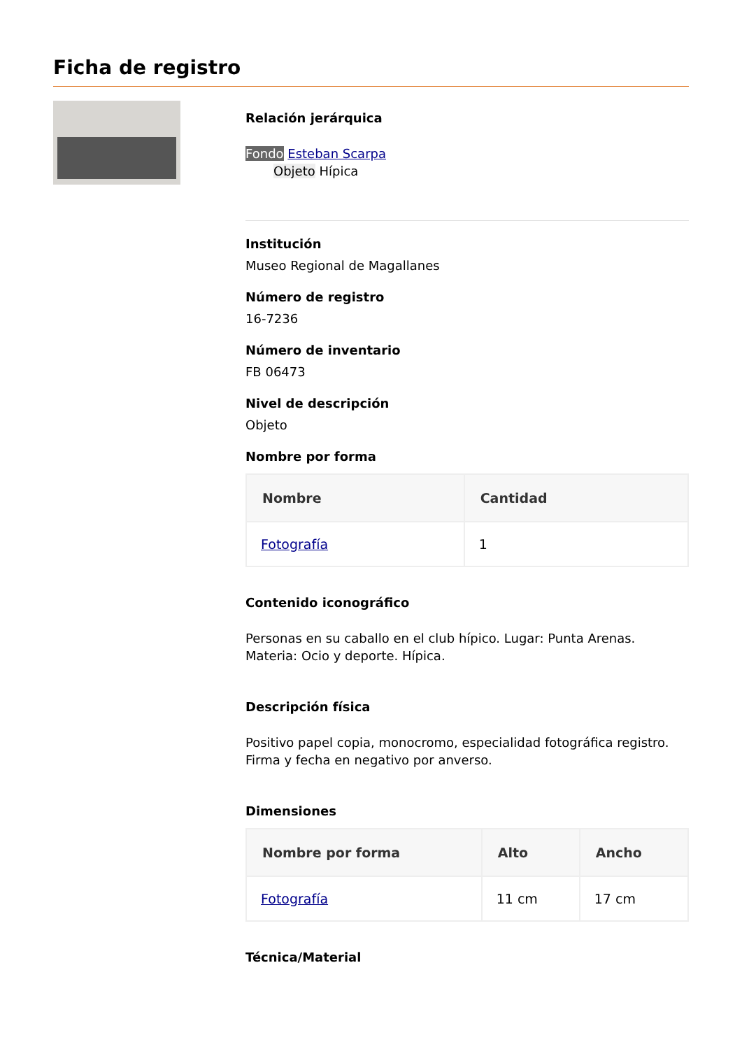Ficha de registro
Relación jerárquica
Fondo Esteban Scarpa
Objeto Hípica
Institución
Museo Regional de Magallanes
Número de registro
16-7236
Número de inventario
FB 06473
Nivel de descripción
Objeto
Nombre por forma
| Nombre | Cantidad |
| --- | --- |
| Fotografía | 1 |
Contenido iconográfico
Personas en su caballo en el club hípico. Lugar: Punta Arenas. Materia: Ocio y deporte. Hípica.
Descripción física
Positivo papel copia, monocromo, especialidad fotográfica registro. Firma y fecha en negativo por anverso.
Dimensiones
| Nombre por forma | Alto | Ancho |
| --- | --- | --- |
| Fotografía | 11 cm | 17 cm |
Técnica/Material